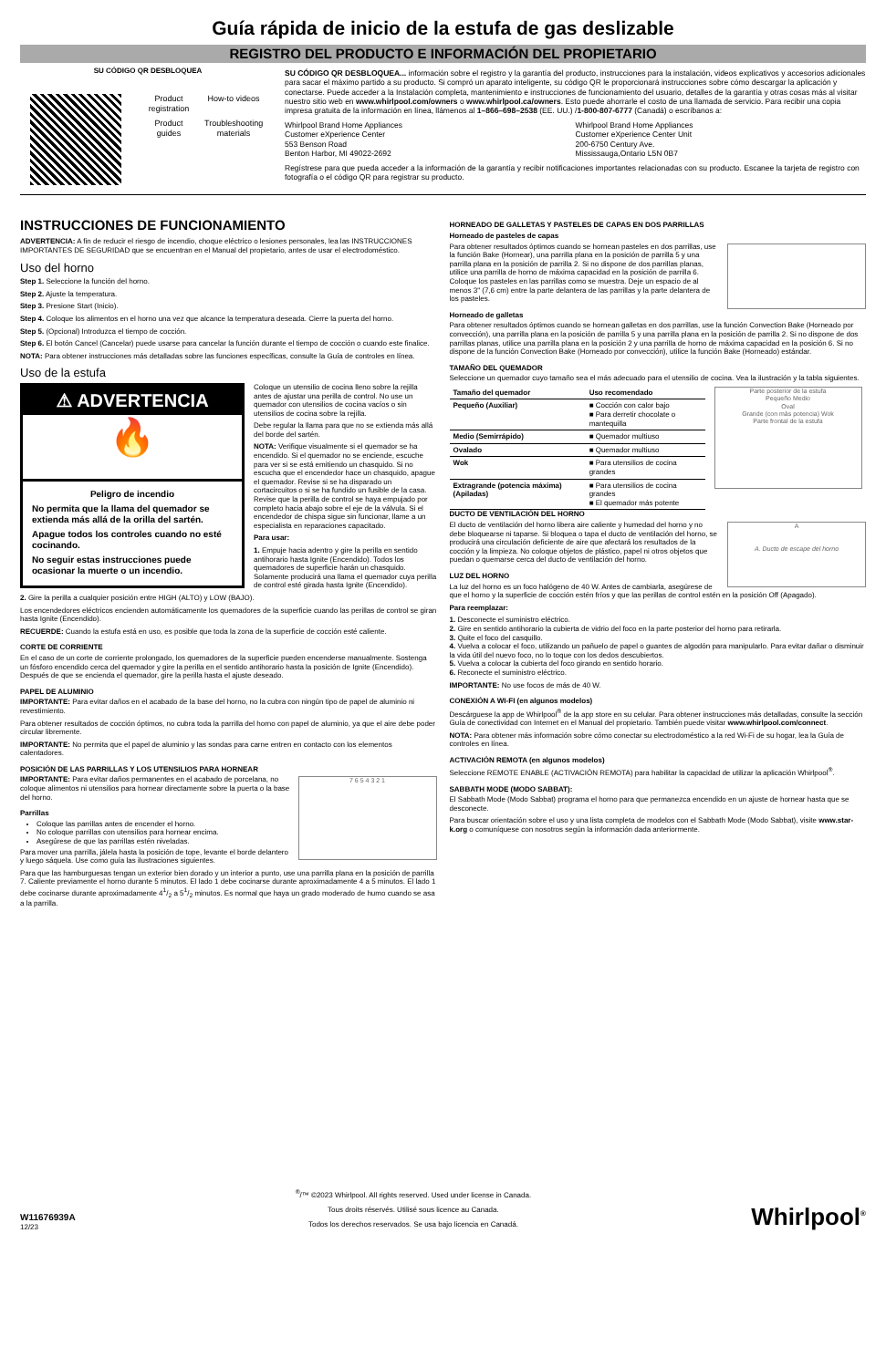Guía rápida de inicio de la estufa de gas deslizable
REGISTRO DEL PRODUCTO E INFORMACIÓN DEL PROPIETARIO
SU CÓDIGO QR DESBLOQUEA
Product registration
How-to videos
Product guides
Troubleshooting materials
SU CÓDIGO QR DESBLOQUEA... información sobre el registro y la garantía del producto, instrucciones para la instalación, videos explicativos y accesorios adicionales para sacar el máximo partido a su producto. Si compró un aparato inteligente, su código QR le proporcionará instrucciones sobre cómo descargar la aplicación y conectarse. Puede acceder a la Instalación completa, mantenimiento e instrucciones de funcionamiento del usuario, detalles de la garantía y otras cosas más al visitar nuestro sitio web en www.whirlpool.com/owners o www.whirlpool.ca/owners. Esto puede ahorrarle el costo de una llamada de servicio. Para recibir una copia impresa gratuita de la información en línea, llámenos al 1–866–698–2538 (EE. UU.) /1-800-807-6777 (Canadá) o escríbanos a:
Whirlpool Brand Home Appliances
Customer eXperience Center
553 Benson Road
Benton Harbor, MI 49022-2692
Whirlpool Brand Home Appliances
Customer eXperience Center Unit
200-6750 Century Ave.
Mississauga,Ontario L5N 0B7
Regístrese para que pueda acceder a la información de la garantía y recibir notificaciones importantes relacionadas con su producto. Escanee la tarjeta de registro con fotografía o el código QR para registrar su producto.
INSTRUCCIONES DE FUNCIONAMIENTO
ADVERTENCIA: A fin de reducir el riesgo de incendio, choque eléctrico o lesiones personales, lea las INSTRUCCIONES IMPORTANTES DE SEGURIDAD que se encuentran en el Manual del propietario, antes de usar el electrodoméstico.
Uso del horno
Step 1. Seleccione la función del horno.
Step 2. Ajuste la temperatura.
Step 3. Presione Start (Inicio).
Step 4. Coloque los alimentos en el horno una vez que alcance la temperatura deseada. Cierre la puerta del horno.
Step 5. (Opcional) Introduzca el tiempo de cocción.
Step 6. El botón Cancel (Cancelar) puede usarse para cancelar la función durante el tiempo de cocción o cuando este finalice.
NOTA: Para obtener instrucciones más detalladas sobre las funciones específicas, consulte la Guía de controles en línea.
Uso de la estufa
⚠ ADVERTENCIA
🔥
Peligro de incendio
No permita que la llama del quemador se extienda más allá de la orilla del sartén.
Apague todos los controles cuando no esté cocinando.
No seguir estas instrucciones puede ocasionar la muerte o un incendio.
Coloque un utensilio de cocina lleno sobre la rejilla antes de ajustar una perilla de control. No use un quemador con utensilios de cocina vacíos o sin utensilios de cocina sobre la rejilla.
Debe regular la llama para que no se extienda más allá del borde del sartén.
NOTA: Verifique visualmente si el quemador se ha encendido. Si el quemador no se enciende, escuche para ver si se está emitiendo un chasquido. Si no escucha que el encendedor hace un chasquido, apague el quemador. Revise si se ha disparado un cortacircuitos o si se ha fundido un fusible de la casa. Revise que la perilla de control se haya empujado por completo hacia abajo sobre el eje de la válvula. Si el encendedor de chispa sigue sin funcionar, llame a un especialista en reparaciones capacitado.
Para usar:
1. Empuje hacia adentro y gire la perilla en sentido antihorario hasta Ignite (Encendido). Todos los quemadores de superficie harán un chasquido. Solamente producirá una llama el quemador cuya perilla de control esté girada hasta Ignite (Encendido).
2. Gire la perilla a cualquier posición entre HIGH (ALTO) y LOW (BAJO).
Los encendedores eléctricos encienden automáticamente los quemadores de la superficie cuando las perillas de control se giran hasta Ignite (Encendido).
RECUERDE: Cuando la estufa está en uso, es posible que toda la zona de la superficie de cocción esté caliente.
CORTE DE CORRIENTE
En el caso de un corte de corriente prolongado, los quemadores de la superficie pueden encenderse manualmente. Sostenga un fósforo encendido cerca del quemador y gire la perilla en el sentido antihorario hasta la posición de Ignite (Encendido). Después de que se encienda el quemador, gire la perilla hasta el ajuste deseado.
PAPEL DE ALUMINIO
IMPORTANTE: Para evitar daños en el acabado de la base del horno, no la cubra con ningún tipo de papel de aluminio ni revestimiento.
Para obtener resultados de cocción óptimos, no cubra toda la parrilla del horno con papel de aluminio, ya que el aire debe poder circular libremente.
IMPORTANTE: No permita que el papel de aluminio y las sondas para carne entren en contacto con los elementos calentadores.
POSICIÓN DE LAS PARRILLAS Y LOS UTENSILIOS PARA HORNEAR
7 6 5 4 3 2 1
IMPORTANTE: Para evitar daños permanentes en el acabado de porcelana, no coloque alimentos ni utensilios para hornear directamente sobre la puerta o la base del horno.
Parrillas
Coloque las parrillas antes de encender el horno.
No coloque parrillas con utensilios para hornear encima.
Asegúrese de que las parrillas estén niveladas.
Para mover una parrilla, jálela hasta la posición de tope, levante el borde delantero y luego sáquela. Use como guía las ilustraciones siguientes.
Para que las hamburguesas tengan un exterior bien dorado y un interior a punto, use una parrilla plana en la posición de parrilla 7. Caliente previamente el horno durante 5 minutos. El lado 1 debe cocinarse durante aproximadamente 4 a 5 minutos. El lado 1 debe cocinarse durante aproximadamente 41/2 a 51/2 minutos. Es normal que haya un grado moderado de humo cuando se asa a la parrilla.
HORNEADO DE GALLETAS Y PASTELES DE CAPAS EN DOS PARRILLAS
Horneado de pasteles de capas
Para obtener resultados óptimos cuando se hornean pasteles en dos parrillas, use la función Bake (Hornear), una parrilla plana en la posición de parrilla 5 y una parrilla plana en la posición de parrilla 2. Si no dispone de dos parrillas planas, utilice una parrilla de horno de máxima capacidad en la posición de parrilla 6. Coloque los pasteles en las parrillas como se muestra. Deje un espacio de al menos 3" (7,6 cm) entre la parte delantera de las parrillas y la parte delantera de los pasteles.
Horneado de galletas
Para obtener resultados óptimos cuando se hornean galletas en dos parrillas, use la función Convection Bake (Horneado por convección), una parrilla plana en la posición de parrilla 5 y una parrilla plana en la posición de parrilla 2. Si no dispone de dos parrillas planas, utilice una parrilla plana en la posición 2 y una parrilla de horno de máxima capacidad en la posición 6. Si no dispone de la función Convection Bake (Horneado por convección), utilice la función Bake (Horneado) estándar.
TAMAÑO DEL QUEMADOR
Seleccione un quemador cuyo tamaño sea el más adecuado para el utensilio de cocina. Vea la ilustración y la tabla siguientes.
| Tamaño del quemador | Uso recomendado |
| --- | --- |
| Pequeño (Auxiliar) | ■ Cocción con calor bajo ■ Para derretir chocolate o mantequilla |
| Medio (Semirrápido) | ■ Quemador multiuso |
| Ovalado | ■ Quemador multiuso |
| Wok | ■ Para utensilios de cocina grandes |
| Extragrande (potencia máxima) (Apiladas) | ■ Para utensilios de cocina grandes ■ El quemador más potente |
Parte posterior de la estufa
Pequeño Medio
Oval
Grande (con más potencia) Wok
Parte frontal de la estufa
DUCTO DE VENTILACIÓN DEL HORNO
A
A. Ducto de escape del horno
El ducto de ventilación del horno libera aire caliente y humedad del horno y no debe bloquearse ni taparse. Si bloquea o tapa el ducto de ventilación del horno, se producirá una circulación deficiente de aire que afectará los resultados de la cocción y la limpieza. No coloque objetos de plástico, papel ni otros objetos que puedan o quemarse cerca del ducto de ventilación del horno.
LUZ DEL HORNO
La luz del horno es un foco halógeno de 40 W. Antes de cambiarla, asegúrese de que el horno y la superficie de cocción estén fríos y que las perillas de control estén en la posición Off (Apagado).
Para reemplazar:
1. Desconecte el suministro eléctrico.
2. Gire en sentido antihorario la cubierta de vidrio del foco en la parte posterior del horno para retirarla.
3. Quite el foco del casquillo.
4. Vuelva a colocar el foco, utilizando un pañuelo de papel o guantes de algodón para manipularlo. Para evitar dañar o disminuir la vida útil del nuevo foco, no lo toque con los dedos descubiertos.
5. Vuelva a colocar la cubierta del foco girando en sentido horario.
6. Reconecte el suministro eléctrico.
IMPORTANTE: No use focos de más de 40 W.
CONEXIÓN A WI-FI (en algunos modelos)
Descárguese la app de Whirlpool<sup>®</sup> de la app store en su celular. Para obtener instrucciones más detalladas, consulte la sección Guía de conectividad con Internet en el Manual del propietario. También puede visitar www.whirlpool.com/connect.
NOTA: Para obtener más información sobre cómo conectar su electrodoméstico a la red Wi-Fi de su hogar, lea la Guía de controles en línea.
ACTIVACIÓN REMOTA (en algunos modelos)
Seleccione REMOTE ENABLE (ACTIVACIÓN REMOTA) para habilitar la capacidad de utilizar la aplicación Whirlpool<sup>®</sup>.
SABBATH MODE (MODO SABBAT):
El Sabbath Mode (Modo Sabbat) programa el horno para que permanezca encendido en un ajuste de hornear hasta que se desconecte.
Para buscar orientación sobre el uso y una lista completa de modelos con el Sabbath Mode (Modo Sabbat), visite www.star-k.org o comuníquese con nosotros según la información dada anteriormente.
W11676939A
12/23
<sup>®</sup>/™ ©2023 Whirlpool. All rights reserved. Used under license in Canada.
Tous droits réservés. Utilisé sous licence au Canada.
Todos los derechos reservados. Se usa bajo licencia en Canadá.
Whirlpool<sup>®</sup>